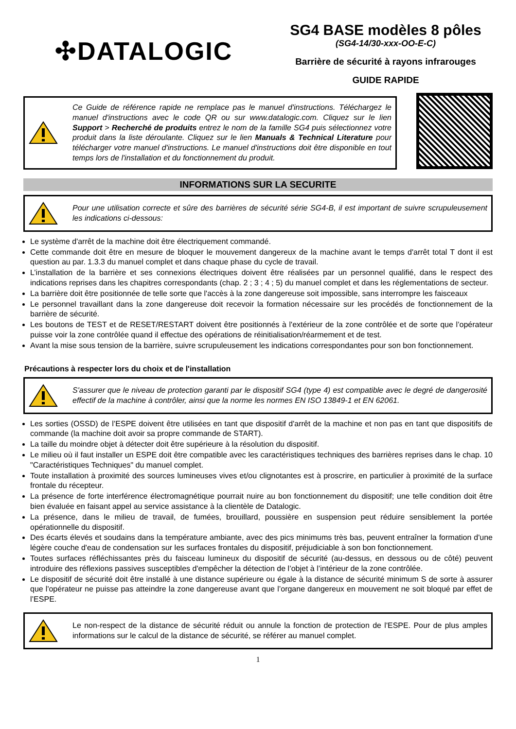✣DATALOGIC
SG4 BASE modèles 8 pôles
(SG4-14/30-xxx-OO-E-C)
Barrière de sécurité à rayons infrarouges
GUIDE RAPIDE
Ce Guide de référence rapide ne remplace pas le manuel d'instructions. Téléchargez le manuel d'instructions avec le code QR ou sur www.datalogic.com. Cliquez sur le lien Support > Recherché de produits entrez le nom de la famille SG4 puis sélectionnez votre produit dans la liste déroulante. Cliquez sur le lien Manuals & Technical Literature pour télécharger votre manuel d'instructions. Le manuel d'instructions doit être disponible en tout temps lors de l'installation et du fonctionnement du produit.
INFORMATIONS SUR LA SECURITE
Pour une utilisation correcte et sûre des barrières de sécurité série SG4-B, il est important de suivre scrupuleusement les indications ci-dessous:
Le système d'arrêt de la machine doit être électriquement commandé.
Cette commande doit être en mesure de bloquer le mouvement dangereux de la machine avant le temps d'arrêt total T dont il est question au par. 1.3.3 du manuel complet et dans chaque phase du cycle de travail.
L’installation de la barrière et ses connexions électriques doivent être réalisées par un personnel qualifié, dans le respect des indications reprises dans les chapitres correspondants (chap. 2 ; 3 ; 4 ; 5) du manuel complet et dans les réglementations de secteur.
La barrière doit être positionnée de telle sorte que l'accès à la zone dangereuse soit impossible, sans interrompre les faisceaux
Le personnel travaillant dans la zone dangereuse doit recevoir la formation nécessaire sur les procédés de fonctionnement de la barrière de sécurité.
Les boutons de TEST et de RESET/RESTART doivent être positionnés à l'extérieur de la zone contrôlée et de sorte que l’opérateur puisse voir la zone contrôlée quand il effectue des opérations de réinitialisation/réarmement et de test.
Avant la mise sous tension de la barrière, suivre scrupuleusement les indications correspondantes pour son bon fonctionnement.
Précautions à respecter lors du choix et de l'installation
S'assurer que le niveau de protection garanti par le dispositif SG4 (type 4) est compatible avec le degré de dangerosité effectif de la machine à contrôler, ainsi que la norme les normes EN ISO 13849-1 et EN 62061.
Les sorties (OSSD) de l’ESPE doivent être utilisées en tant que dispositif d'arrêt de la machine et non pas en tant que dispositifs de commande (la machine doit avoir sa propre commande de START).
La taille du moindre objet à détecter doit être supérieure à la résolution du dispositif.
Le milieu où il faut installer un ESPE doit être compatible avec les caractéristiques techniques des barrières reprises dans le chap. 10 "Caractéristiques Techniques" du manuel complet.
Toute installation à proximité des sources lumineuses vives et/ou clignotantes est à proscrire, en particulier à proximité de la surface frontale du récepteur.
La présence de forte interférence électromagnétique pourrait nuire au bon fonctionnement du dispositif; une telle condition doit être bien évaluée en faisant appel au service assistance à la clientèle de Datalogic.
La présence, dans le milieu de travail, de fumées, brouillard, poussière en suspension peut réduire sensiblement la portée opérationnelle du dispositif.
Des écarts élevés et soudains dans la température ambiante, avec des pics minimums très bas, peuvent entraîner la formation d'une légère couche d'eau de condensation sur les surfaces frontales du dispositif, préjudiciable à son bon fonctionnement.
Toutes surfaces réfléchissantes près du faisceau lumineux du dispositif de sécurité (au-dessus, en dessous ou de côté) peuvent introduire des réflexions passives susceptibles d'empêcher la détection de l’objet à l’intérieur de la zone contrôlée.
Le dispositif de sécurité doit être installé à une distance supérieure ou égale à la distance de sécurité minimum S de sorte à assurer que l'opérateur ne puisse pas atteindre la zone dangereuse avant que l’organe dangereux en mouvement ne soit bloqué par effet de l’ESPE.
Le non-respect de la distance de sécurité réduit ou annule la fonction de protection de l'ESPE. Pour de plus amples informations sur le calcul de la distance de sécurité, se référer au manuel complet.
1